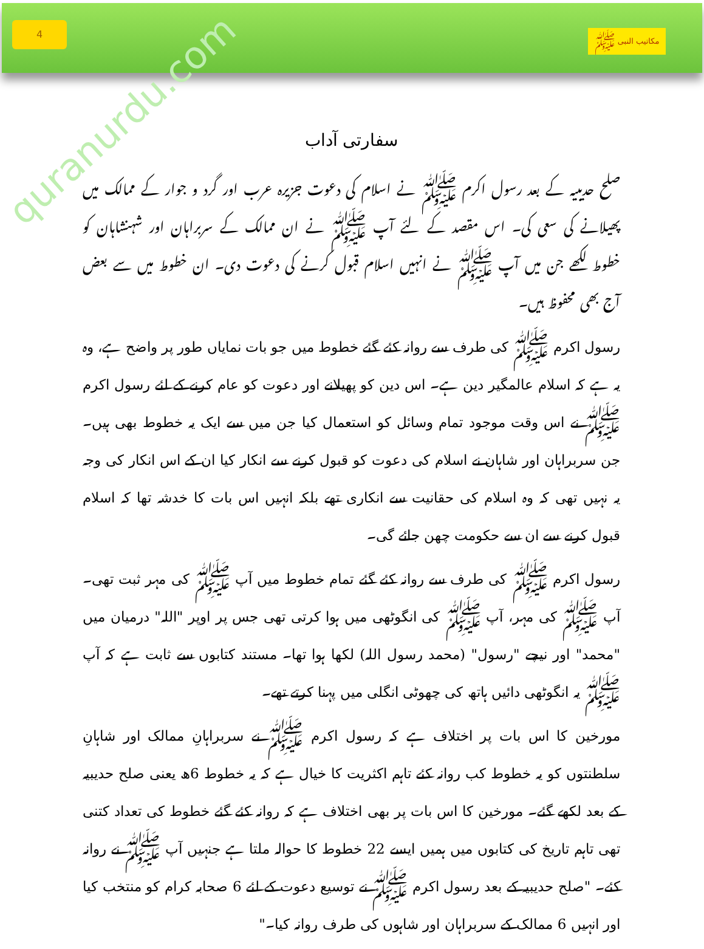4
مکاتیب النبی ﷺ
سفارتی آداب
صلح حدیبیہ کے بعد رسول اکرم ﷺ نے اسلام کی دعوت جزیرہ عرب اور گرد و جوار کے ممالک میں پھیلانے کی سعی کی۔ اس مقصد کے لئے آپ ﷺ نے ان ممالک کے سربراہان اور شہنشاہان کو خطوط لکھے جن میں آپ ﷺ نے انہیں اسلام قبول کرنے کی دعوت دی۔ ان خطوط میں سے بعض آج بھی محفوظ ہیں۔
رسول اکرم ﷺ کی طرف سے روانہ کئے گئے خطوط میں جو بات نمایاں طور پر واضح ہے، وہ یہ ہے کہ اسلام عالمگیر دین ہے۔ اس دین کو پھیلانے اور دعوت کو عام کرنے کے لئے رسول اکرم ﷺ نے اس وقت موجود تمام وسائل کو استعمال کیا جن میں سے ایک یہ خطوط بھی ہیں۔ جن سربراہان اور شاہان نے اسلام کی دعوت کو قبول کرنے سے انکار کیا ان کے اس انکار کی وجہ یہ نہیں تھی کہ وہ اسلام کی حقانیت سے انکاری تھے بلکہ انہیں اس بات کا خدشہ تھا کہ اسلام قبول کرنے سے ان سے حکومت چھن جائے گی۔
رسول اکرم ﷺ کی طرف سے روانہ کئے گئے تمام خطوط میں آپ ﷺ کی مہر ثبت تھی۔ آپ ﷺ کی مہر، آپ ﷺ کی انگوٹھی میں ہوا کرتی تھی جس پر اوپر "اللہ" درمیان میں "محمد" اور نیچے "رسول" (محمد رسول اللہ) لکھا ہوا تھا۔ مستند کتابوں سے ثابت ہے کہ آپ ﷺ یہ انگوٹھی دائیں ہاتھ کی چھوٹی انگلی میں پہنا کرتے تھے۔
مورخین کا اس بات پر اختلاف ہے کہ رسول اکرم ﷺ نے سربراہانِ ممالک اور شاہانِ سلطنتوں کو یہ خطوط کب روانہ کئے تاہم اکثریت کا خیال ہے کہ یہ خطوط 6ھ یعنی صلح حدیبیہ کے بعد لکھے گئے۔ مورخین کا اس بات پر بھی اختلاف ہے کہ روانہ کئے گئے خطوط کی تعداد کتنی تھی تاہم تاریخ کی کتابوں میں ہمیں ایسے 22 خطوط کا حوالہ ملتا ہے جنہیں آپ ﷺ نے روانہ کئے۔ "صلح حدیبیہ کے بعد رسول اکرم ﷺ نے توسیع دعوت کے لئے 6 صحابہ کرام کو منتخب کیا اور انہیں 6 ممالک کے سربراہان اور شاہوں کی طرف روانہ کیا۔"
quranurdu.com